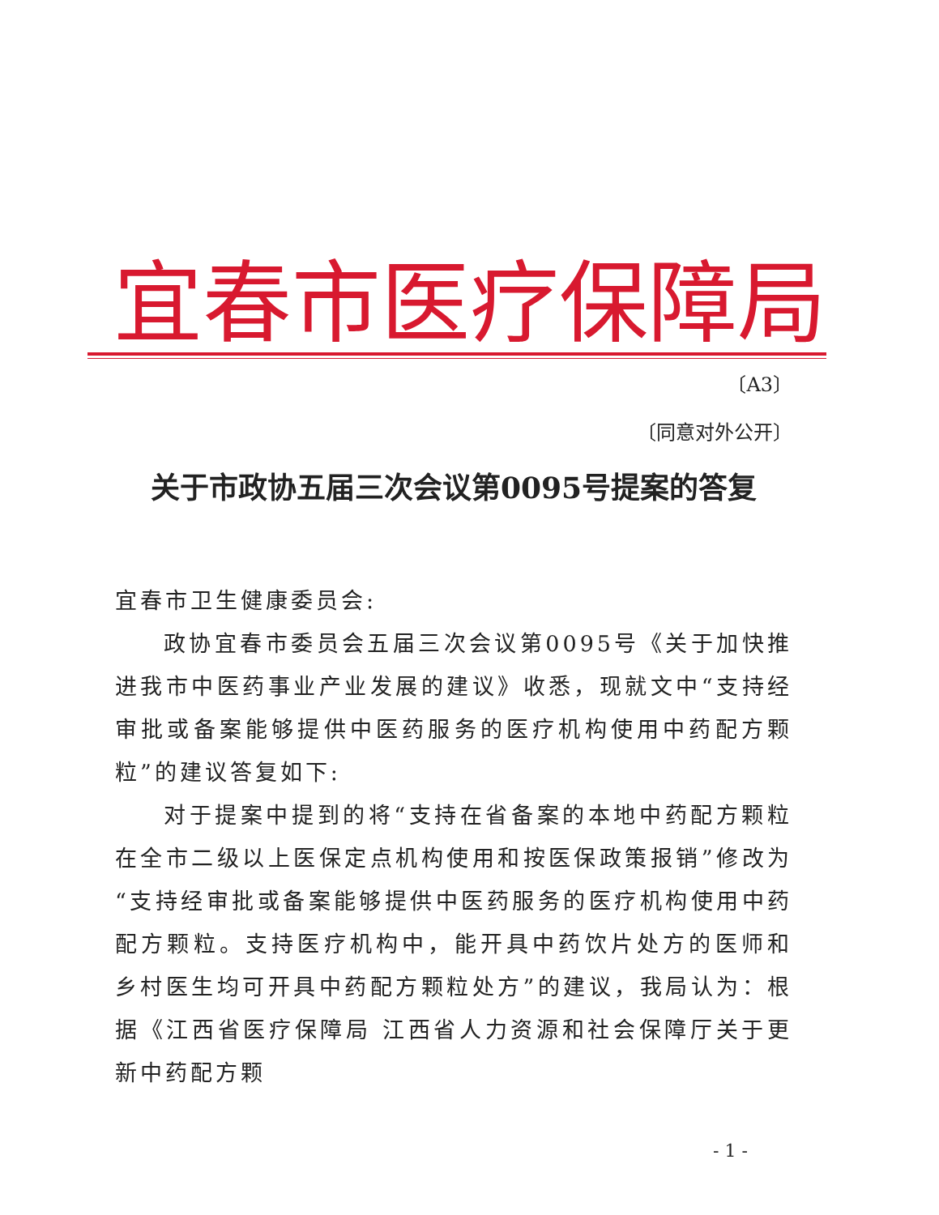宜春市医疗保障局
〔A3〕
〔同意对外公开〕
关于市政协五届三次会议第0095号提案的答复
宜春市卫生健康委员会:
政协宜春市委员会五届三次会议第0095号《关于加快推进我市中医药事业产业发展的建议》收悉，现就文中“支持经审批或备案能够提供中医药服务的医疗机构使用中药配方颗粒”的建议答复如下:
对于提案中提到的将“支持在省备案的本地中药配方颗粒在全市二级以上医保定点机构使用和按医保政策报销”修改为“支持经审批或备案能够提供中医药服务的医疗机构使用中药配方颗粒。支持医疗机构中，能开具中药饮片处方的医师和乡村医生均可开具中药配方颗粒处方”的建议，我局认为：根据《江西省医疗保障局 江西省人力资源和社会保障厅关于更新中药配方颗
- 1 -